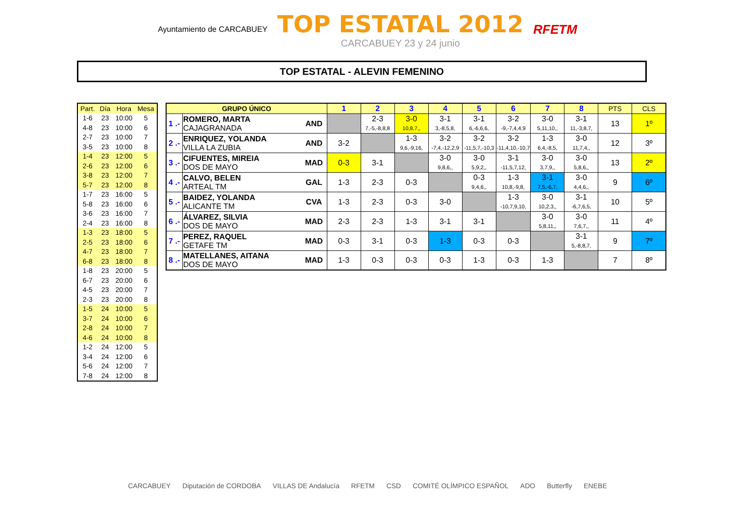Ayuntamiento de CARCABUEY
TOP ESTATAL 2012
CARCABUEY 23 y 24 junio
RFETM
TOP ESTATAL - ALEVIN FEMENINO
| Part. | Día | Hora | Mesa |
| --- | --- | --- | --- |
| 1-6 | 23 | 10:00 | 5 |
| 4-8 | 23 | 10:00 | 6 |
| 2-7 | 23 | 10:00 | 7 |
| 3-5 | 23 | 10:00 | 8 |
| 1-4 | 23 | 12:00 | 5 |
| 2-6 | 23 | 12:00 | 6 |
| 3-8 | 23 | 12:00 | 7 |
| 5-7 | 23 | 12:00 | 8 |
| 1-7 | 23 | 16:00 | 5 |
| 5-8 | 23 | 16:00 | 6 |
| 3-6 | 23 | 16:00 | 7 |
| 2-4 | 23 | 16:00 | 8 |
| 1-3 | 23 | 18:00 | 5 |
| 2-5 | 23 | 18:00 | 6 |
| 4-7 | 23 | 18:00 | 7 |
| 6-8 | 23 | 18:00 | 8 |
| 1-8 | 23 | 20:00 | 5 |
| 6-7 | 23 | 20:00 | 6 |
| 4-5 | 23 | 20:00 | 7 |
| 2-3 | 23 | 20:00 | 8 |
| 1-5 | 24 | 10:00 | 5 |
| 3-7 | 24 | 10:00 | 6 |
| 2-8 | 24 | 10:00 | 7 |
| 4-6 | 24 | 10:00 | 8 |
| 1-2 | 24 | 12:00 | 5 |
| 3-4 | 24 | 12:00 | 6 |
| 5-6 | 24 | 12:00 | 7 |
| 7-8 | 24 | 12:00 | 8 |
| GRUPO ÚNICO | | | 1 | 2 | 3 | 4 | 5 | 6 | 7 | 8 | PTS | CLS |
| --- | --- | --- | --- | --- | --- | --- | --- | --- | --- | --- | --- | --- |
| 1 .- | ROMERO, MARTA CAJAGRANADA | AND | | 2-3 7,-5,-8,8,8 | 3-0 10,8,7,, | 3-1 3,-8,5,8, | 3-1 6,-6,6,6, | 3-2 -9,-7,4,4,9 | 3-0 5,11,10,, | 3-1 11,-3,8,7, | 13 | 1º |
| 2 .- | ENRIQUEZ, YOLANDA VILLA LA ZUBIA | AND | 3-2 | | 1-3 9,6,-9,16, | 3-2 -7,4,-12,2,9 | 3-2 -11,5,7,-10,3 | 3-2 -11,4,10,-10,7 | 1-3 6,4,-8,5, | 3-0 11,7,4,, | 12 | 3º |
| 3 .- | CIFUENTES, MIREIA DOS DE MAYO | MAD | 0-3 | 3-1 | | 3-0 9,8,6,, | 3-0 5,9,2,, | 3-1 -11,5,7,12, | 3-0 3,7,9,, | 3-0 5,8,6,, | 13 | 2º |
| 4 .- | CALVO, BELEN ARTEAL TM | GAL | 1-3 | 2-3 | 0-3 | | 0-3 9,4,6,, | 1-3 10,8,-9,8, | 3-1 7,5,-6,7, | 3-0 4,4,6,, | 9 | 6º |
| 5 .- | BAIDEZ, YOLANDA ALICANTE TM | CVA | 1-3 | 2-3 | 0-3 | 3-0 | | 1-3 -10,7,9,10, | 3-0 10,2,3,, | 3-1 -6,7,6,5, | 10 | 5º |
| 6 .- | ÁLVAREZ, SILVIA DOS DE MAYO | MAD | 2-3 | 2-3 | 1-3 | 3-1 | 3-1 | | 3-0 5,8,11,, | 3-0 7,6,7,, | 11 | 4º |
| 7 .- | PEREZ, RAQUEL GETAFE TM | MAD | 0-3 | 3-1 | 0-3 | 1-3 | 0-3 | 0-3 | | 3-1 5,-8,8,7, | 9 | 7º |
| 8 .- | MATELLANES, AITANA DOS DE MAYO | MAD | 1-3 | 0-3 | 0-3 | 0-3 | 1-3 | 0-3 | 1-3 | | 7 | 8º |
CARCABUEY Diputación de CORDOBA VILLAS DE Andalucía RFETM CSD COMITÉ OLÍMPICO ESPAÑOL ADO Butterfly ENEBE